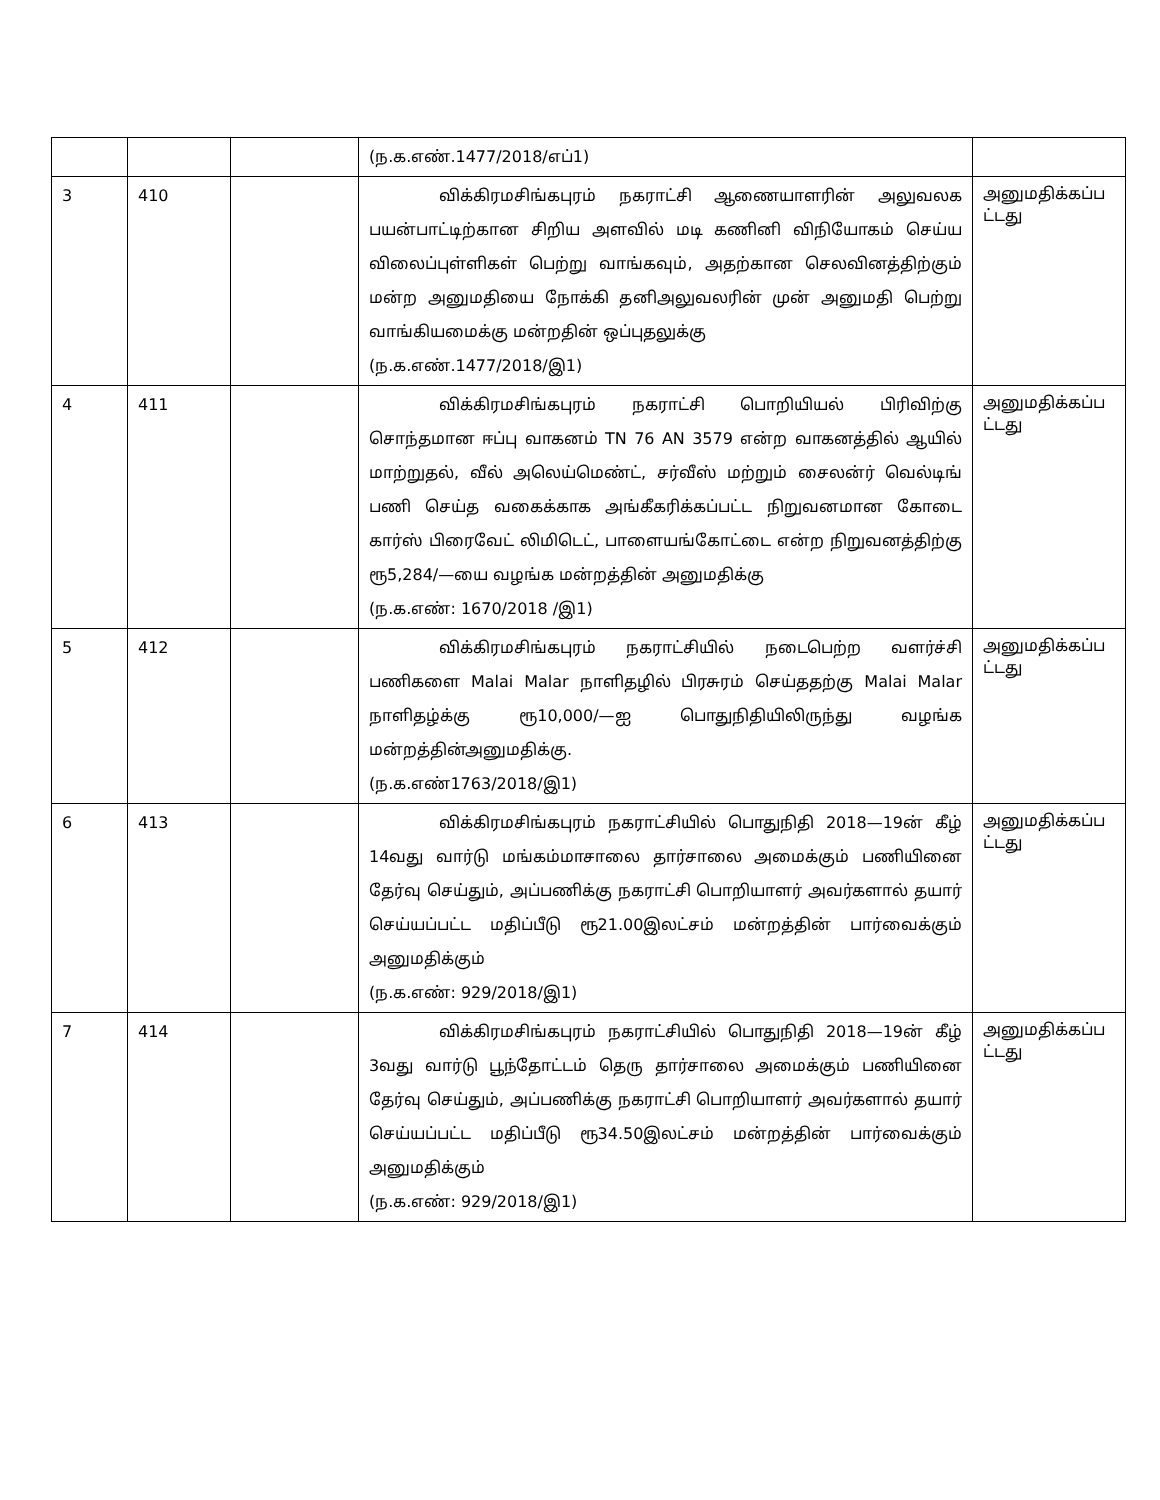| | | | (ந.க.எண்.1477/2018/எப்1) | |
| 3 | 410 | | விக்கிரமசிங்கபுரம் நகராட்சி ஆணையாளரின் அலுவலக பயன்பாட்டிற்கான சிறிய அளவில் மடி கணினி விநியோகம் செய்ய விலைப்புள்ளிகள் பெற்று வாங்கவும், அதற்கான செலவினத்திற்கும் மன்ற அனுமதியை நோக்கி தனிஅலுவலரின் முன் அனுமதி பெற்று வாங்கியமைக்கு மன்றதின் ஒப்புதலுக்கு (ந.க.எண்.1477/2018/இ1) | அனுமதிக்கப்ப ட்டது |
| 4 | 411 | | விக்கிரமசிங்கபுரம் நகராட்சி பொறியியல் பிரிவிற்கு சொந்தமான ஈப்பு வாகனம் TN 76 AN 3579 என்ற வாகனத்தில் ஆயில் மாற்றுதல், வீல் அலெய்மெண்ட், சர்வீஸ் மற்றும் சைலன்ர் வெல்டிங் பணி செய்த வகைக்காக அங்கீகரிக்கப்பட்ட நிறுவனமான கோடை கார்ஸ் பிரைவேட் லிமிடெட், பாளையங்கோட்டை என்ற நிறுவனத்திற்கு ரூ5,284/—யை வழங்க மன்றத்தின் அனுமதிக்கு (ந.க.எண்: 1670/2018 /இ1) | அனுமதிக்கப்ப ட்டது |
| 5 | 412 | | விக்கிரமசிங்கபுரம் நகராட்சியில் நடைபெற்ற வளர்ச்சி பணிகளை Malai Malar நாளிதழில் பிரசுரம் செய்ததற்கு Malai Malar நாளிதழ்க்கு ரூ10,000/—ஐ பொதுநிதியிலிருந்து வழங்க மன்றத்தின்அனுமதிக்கு. (ந.க.எண்1763/2018/இ1) | அனுமதிக்கப்ப ட்டது |
| 6 | 413 | | விக்கிரமசிங்கபுரம் நகராட்சியில் பொதுநிதி 2018—19ன் கீழ் 14வது வார்டு மங்கம்மாசாலை தார்சாலை அமைக்கும் பணியினை தேர்வு செய்தும், அப்பணிக்கு நகராட்சி பொறியாளர் அவர்களால் தயார் செய்யப்பட்ட மதிப்பீடு ரூ21.00இலட்சம் மன்றத்தின் பார்வைக்கும் அனுமதிக்கும் (ந.க.எண்: 929/2018/இ1) | அனுமதிக்கப்ப ட்டது |
| 7 | 414 | | விக்கிரமசிங்கபுரம் நகராட்சியில் பொதுநிதி 2018—19ன் கீழ் 3வது வார்டு பூந்தோட்டம் தெரு தார்சாலை அமைக்கும் பணியினை தேர்வு செய்தும், அப்பணிக்கு நகராட்சி பொறியாளர் அவர்களால் தயார் செய்யப்பட்ட மதிப்பீடு ரூ34.50இலட்சம் மன்றத்தின் பார்வைக்கும் அனுமதிக்கும் (ந.க.எண்: 929/2018/இ1) | அனுமதிக்கப்ப ட்டது |